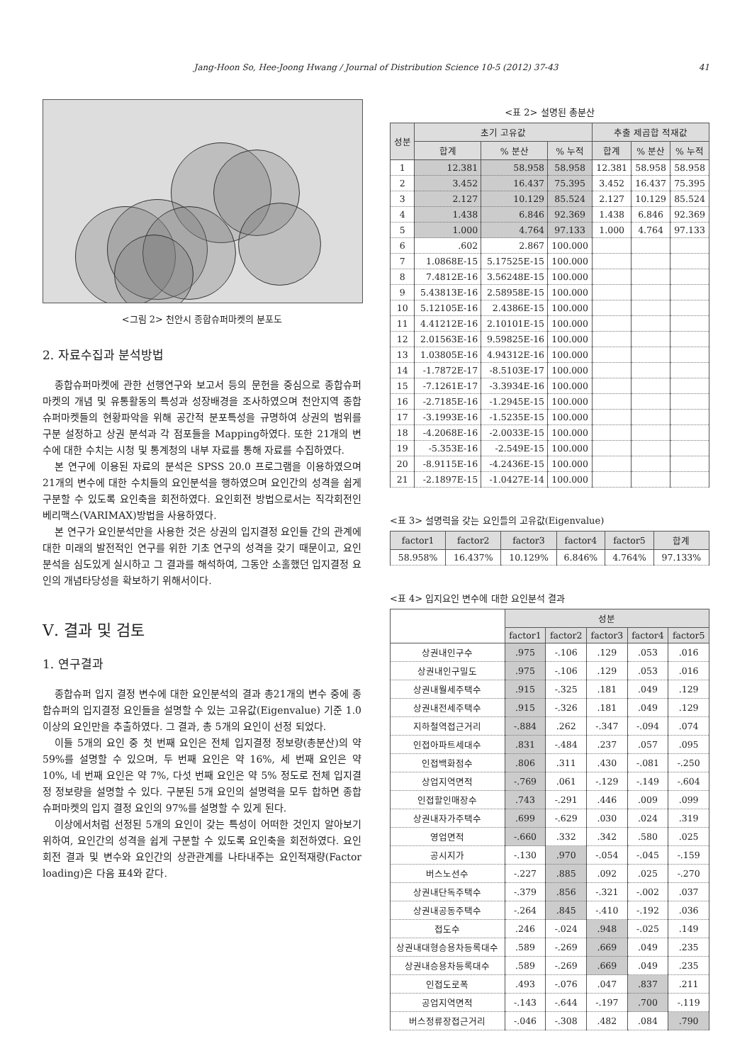Jang-Hoon So, Hee-Joong Hwang / Journal of Distribution Science 10-5 (2012) 37-43 41
<그림 2> 천안시 종합슈퍼마켓의 분포도
2. 자료수집과 분석방법
종합슈퍼마켓에 관한 선행연구와 보고서 등의 문헌을 중심으로 종합슈퍼마켓의 개념 및 유통활동의 특성과 성장배경을 조사하였으며 천안지역 종합슈퍼마켓들의 현황파악을 위해 공간적 분포특성을 규명하여 상권의 범위를 구분 설정하고 상권 분석과 각 점포들을 Mapping하였다. 또한 21개의 변수에 대한 수치는 시청 및 통계청의 내부 자료를 통해 자료를 수집하였다.
본 연구에 이용된 자료의 분석은 SPSS 20.0 프로그램을 이용하였으며 21개의 변수에 대한 수치들의 요인분석을 행하였으며 요인간의 성격을 쉽게 구분할 수 있도록 요인축을 회전하였다. 요인회전 방법으로서는 직각회전인 베리맥스(VARIMAX)방법을 사용하였다.
본 연구가 요인분석만을 사용한 것은 상권의 입지결정 요인들 간의 관계에 대한 미래의 발전적인 연구를 위한 기초 연구의 성격을 갖기 때문이고, 요인분석을 심도있게 실시하고 그 결과를 해석하여, 그동안 소홀했던 입지결정 요인의 개념타당성을 확보하기 위해서이다.
Ⅴ. 결과 및 검토
1. 연구결과
종합슈퍼 입지 결정 변수에 대한 요인분석의 결과 총21개의 변수 중에 종합슈퍼의 입지결정 요인들을 설명할 수 있는 고유값(Eigenvalue) 기준 1.0이상의 요인만을 추출하였다. 그 결과, 총 5개의 요인이 선정 되었다.
이들 5개의 요인 중 첫 번째 요인은 전체 입지결정 정보량(총분산)의 약 59%를 설명할 수 있으며, 두 번째 요인은 약 16%, 세 번째 요인은 약 10%, 네 번째 요인은 약 7%, 다섯 번째 요인은 약 5% 정도로 전체 입지결정 정보량을 설명할 수 있다. 구분된 5개 요인의 설명력을 모두 합하면 종합슈퍼마켓의 입지 결정 요인의 97%를 설명할 수 있게 된다.
이상에서처럼 선정된 5개의 요인이 갖는 특성이 어떠한 것인지 알아보기 위하여, 요인간의 성격을 쉽게 구분할 수 있도록 요인축을 회전하였다. 요인회전 결과 및 변수와 요인간의 상관관계를 나타내주는 요인적재량(Factor loading)은 다음 표4와 같다.
<표 2> 설명된 총분산
| 성분 | 초기 고유값 | | | 추출 제곱합 적재값 | | |
| --- | --- | --- | --- | --- | --- | --- |
| | 합계 | % 분산 | % 누적 | 합계 | % 분산 | % 누적 |
| 1 | 12.381 | 58.958 | 58.958 | 12.381 | 58.958 | 58.958 |
| 2 | 3.452 | 16.437 | 75.395 | 3.452 | 16.437 | 75.395 |
| 3 | 2.127 | 10.129 | 85.524 | 2.127 | 10.129 | 85.524 |
| 4 | 1.438 | 6.846 | 92.369 | 1.438 | 6.846 | 92.369 |
| 5 | 1.000 | 4.764 | 97.133 | 1.000 | 4.764 | 97.133 |
| 6 | .602 | 2.867 | 100.000 | | | |
| 7 | 1.0868E-15 | 5.17525E-15 | 100.000 | | | |
| 8 | 7.4812E-16 | 3.56248E-15 | 100.000 | | | |
| 9 | 5.43813E-16 | 2.58958E-15 | 100.000 | | | |
| 10 | 5.12105E-16 | 2.4386E-15 | 100.000 | | | |
| 11 | 4.41212E-16 | 2.10101E-15 | 100.000 | | | |
| 12 | 2.01563E-16 | 9.59825E-16 | 100.000 | | | |
| 13 | 1.03805E-16 | 4.94312E-16 | 100.000 | | | |
| 14 | -1.7872E-17 | -8.5103E-17 | 100.000 | | | |
| 15 | -7.1261E-17 | -3.3934E-16 | 100.000 | | | |
| 16 | -2.7185E-16 | -1.2945E-15 | 100.000 | | | |
| 17 | -3.1993E-16 | -1.5235E-15 | 100.000 | | | |
| 18 | -4.2068E-16 | -2.0033E-15 | 100.000 | | | |
| 19 | -5.353E-16 | -2.549E-15 | 100.000 | | | |
| 20 | -8.9115E-16 | -4.2436E-15 | 100.000 | | | |
| 21 | -2.1897E-15 | -1.0427E-14 | 100.000 | | | |
<표 3> 설명력을 갖는 요인들의 고유값(Eigenvalue)
| factor1 | factor2 | factor3 | factor4 | factor5 | 합계 |
| --- | --- | --- | --- | --- | --- |
| 58.958% | 16.437% | 10.129% | 6.846% | 4.764% | 97.133% |
<표 4> 입지요인 변수에 대한 요인분석 결과
| | 성분 | | | | |
| --- | --- | --- | --- | --- | --- |
| | factor1 | factor2 | factor3 | factor4 | factor5 |
| 상권내인구수 | .975 | -.106 | .129 | .053 | .016 |
| 상권내인구밀도 | .975 | -.106 | .129 | .053 | .016 |
| 상권내월세주택수 | .915 | -.325 | .181 | .049 | .129 |
| 상권내전세주택수 | .915 | -.326 | .181 | .049 | .129 |
| 지하철역접근거리 | -.884 | .262 | -.347 | -.094 | .074 |
| 인접아파트세대수 | .831 | -.484 | .237 | .057 | .095 |
| 인접백화점수 | .806 | .311 | .430 | -.081 | -.250 |
| 상업지역면적 | -.769 | .061 | -.129 | -.149 | -.604 |
| 인접할인매장수 | .743 | -.291 | .446 | .009 | .099 |
| 상권내자가주택수 | .699 | -.629 | .030 | .024 | .319 |
| 영업면적 | -.660 | .332 | .342 | .580 | .025 |
| 공시지가 | -.130 | .970 | -.054 | -.045 | -.159 |
| 버스노선수 | -.227 | .885 | .092 | .025 | -.270 |
| 상권내단독주택수 | -.379 | .856 | -.321 | -.002 | .037 |
| 상권내공동주택수 | -.264 | .845 | -.410 | -.192 | .036 |
| 접도수 | .246 | -.024 | .948 | -.025 | .149 |
| 상권내대형승용차등록대수 | .589 | -.269 | .669 | .049 | .235 |
| 상권내승용차등록대수 | .589 | -.269 | .669 | .049 | .235 |
| 인접도로폭 | .493 | -.076 | .047 | .837 | .211 |
| 공업지역면적 | -.143 | -.644 | -.197 | .700 | -.119 |
| 버스정류장접근거리 | -.046 | -.308 | .482 | .084 | .790 |